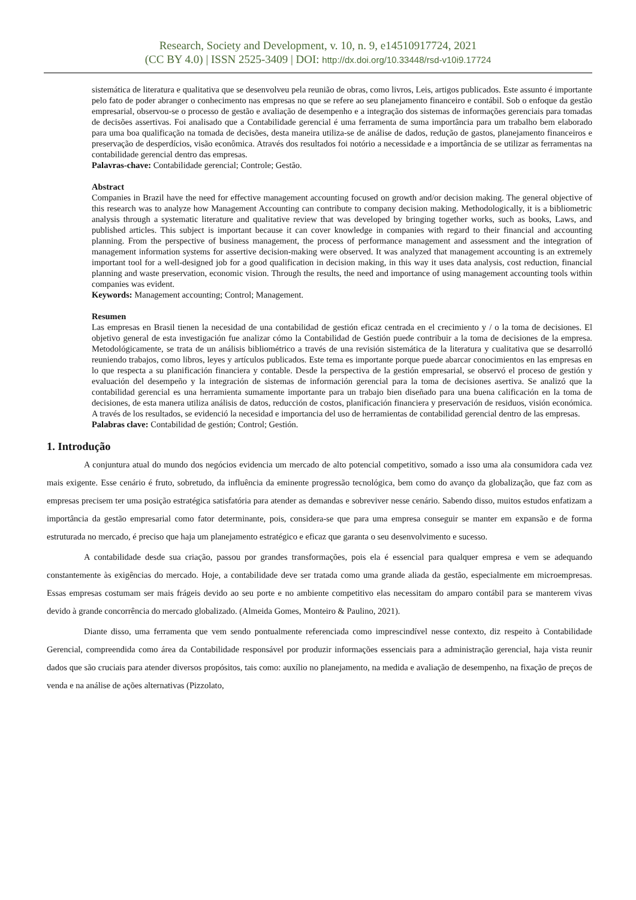Research, Society and Development, v. 10, n. 9, e14510917724, 2021
(CC BY 4.0) | ISSN 2525-3409 | DOI: http://dx.doi.org/10.33448/rsd-v10i9.17724
sistemática de literatura e qualitativa que se desenvolveu pela reunião de obras, como livros, Leis, artigos publicados. Este assunto é importante pelo fato de poder abranger o conhecimento nas empresas no que se refere ao seu planejamento financeiro e contábil. Sob o enfoque da gestão empresarial, observou-se o processo de gestão e avaliação de desempenho e a integração dos sistemas de informações gerenciais para tomadas de decisões assertivas. Foi analisado que a Contabilidade gerencial é uma ferramenta de suma importância para um trabalho bem elaborado para uma boa qualificação na tomada de decisões, desta maneira utiliza-se de análise de dados, redução de gastos, planejamento financeiros e preservação de desperdícios, visão econômica. Através dos resultados foi notório a necessidade e a importância de se utilizar as ferramentas na contabilidade gerencial dentro das empresas.
Palavras-chave: Contabilidade gerencial; Controle; Gestão.
Abstract
Companies in Brazil have the need for effective management accounting focused on growth and/or decision making. The general objective of this research was to analyze how Management Accounting can contribute to company decision making. Methodologically, it is a bibliometric analysis through a systematic literature and qualitative review that was developed by bringing together works, such as books, Laws, and published articles. This subject is important because it can cover knowledge in companies with regard to their financial and accounting planning. From the perspective of business management, the process of performance management and assessment and the integration of management information systems for assertive decision-making were observed. It was analyzed that management accounting is an extremely important tool for a well-designed job for a good qualification in decision making, in this way it uses data analysis, cost reduction, financial planning and waste preservation, economic vision. Through the results, the need and importance of using management accounting tools within companies was evident.
Keywords: Management accounting; Control; Management.
Resumen
Las empresas en Brasil tienen la necesidad de una contabilidad de gestión eficaz centrada en el crecimiento y / o la toma de decisiones. El objetivo general de esta investigación fue analizar cómo la Contabilidad de Gestión puede contribuir a la toma de decisiones de la empresa. Metodológicamente, se trata de un análisis bibliométrico a través de una revisión sistemática de la literatura y cualitativa que se desarrolló reuniendo trabajos, como libros, leyes y artículos publicados. Este tema es importante porque puede abarcar conocimientos en las empresas en lo que respecta a su planificación financiera y contable. Desde la perspectiva de la gestión empresarial, se observó el proceso de gestión y evaluación del desempeño y la integración de sistemas de información gerencial para la toma de decisiones asertiva. Se analizó que la contabilidad gerencial es una herramienta sumamente importante para un trabajo bien diseñado para una buena calificación en la toma de decisiones, de esta manera utiliza análisis de datos, reducción de costos, planificación financiera y preservación de residuos, visión económica. A través de los resultados, se evidenció la necesidad e importancia del uso de herramientas de contabilidad gerencial dentro de las empresas.
Palabras clave: Contabilidad de gestión; Control; Gestión.
1. Introdução
A conjuntura atual do mundo dos negócios evidencia um mercado de alto potencial competitivo, somado a isso uma ala consumidora cada vez mais exigente. Esse cenário é fruto, sobretudo, da influência da eminente progressão tecnológica, bem como do avanço da globalização, que faz com as empresas precisem ter uma posição estratégica satisfatória para atender as demandas e sobreviver nesse cenário. Sabendo disso, muitos estudos enfatizam a importância da gestão empresarial como fator determinante, pois, considera-se que para uma empresa conseguir se manter em expansão e de forma estruturada no mercado, é preciso que haja um planejamento estratégico e eficaz que garanta o seu desenvolvimento e sucesso.
A contabilidade desde sua criação, passou por grandes transformações, pois ela é essencial para qualquer empresa e vem se adequando constantemente às exigências do mercado. Hoje, a contabilidade deve ser tratada como uma grande aliada da gestão, especialmente em microempresas. Essas empresas costumam ser mais frágeis devido ao seu porte e no ambiente competitivo elas necessitam do amparo contábil para se manterem vivas devido à grande concorrência do mercado globalizado. (Almeida Gomes, Monteiro & Paulino, 2021).
Diante disso, uma ferramenta que vem sendo pontualmente referenciada como imprescindível nesse contexto, diz respeito à Contabilidade Gerencial, compreendida como área da Contabilidade responsável por produzir informações essenciais para a administração gerencial, haja vista reunir dados que são cruciais para atender diversos propósitos, tais como: auxílio no planejamento, na medida e avaliação de desempenho, na fixação de preços de venda e na análise de ações alternativas (Pizzolato,